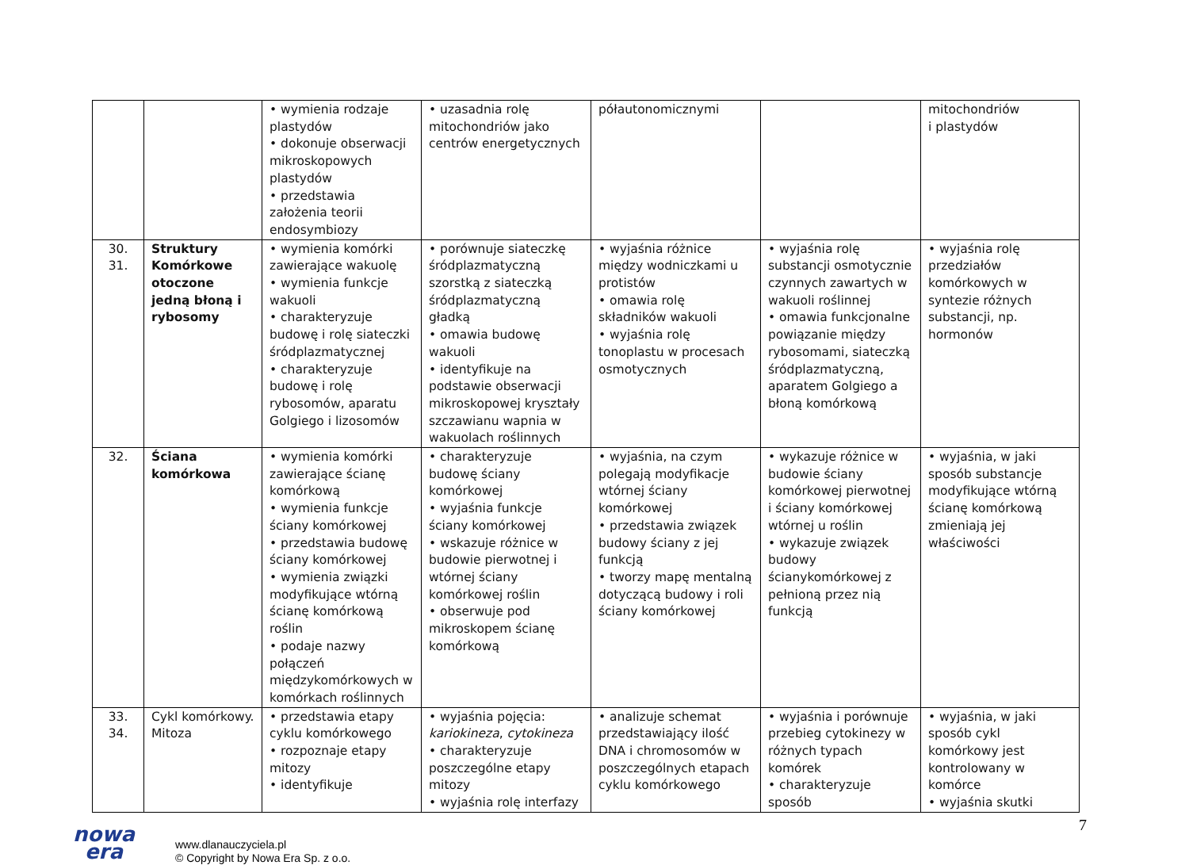| | | • wymienia rodzaje plastydów • dokonuje obserwacji mikroskopowych plastydów • przedstawia założenia teorii endosymbiozy | • uzasadnia rolę mitochondriów jako centrów energetycznych | półautonomicznymi | | mitochondriów i plastydów |
| 30. 31. | Struktury Komórkowe otoczone jedną błoną i rybosomy | • wymienia komórki zawierające wakuolę • wymienia funkcje wakuoli • charakteryzuje budowę i rolę siateczki śródplazmatycznej • charakteryzuje budowę i rolę rybosomów, aparatu Golgiego i lizosomów | • porównuje siateczkę śródplazmatyczną szorstką z siateczką śródplazmatyczną gładką • omawia budowę wakuoli • identyfikuje na podstawie obserwacji mikroskopowej kryształy szczawianu wapnia w wakuolach roślinnych | • wyjaśnia różnice między wodniczkami u protistów • omawia rolę składników wakuoli • wyjaśnia rolę tonoplastu w procesach osmotycznych | • wyjaśnia rolę substancji osmotycznie czynnych zawartych w wakuoli roślinnej • omawia funkcjonalne powiązanie między rybosomami, siateczką śródplazmatyczną, aparatem Golgiego a błoną komórkową | • wyjaśnia rolę przedziałów komórkowych w syntezie różnych substancji, np. hormonów |
| 32. | Ściana komórkowa | • wymienia komórki zawierające ścianę komórkową • wymienia funkcje ściany komórkowej • przedstawia budowę ściany komórkowej • wymienia związki modyfikujące wtórną ścianę komórkową roślin • podaje nazwy połączeń międzykomórkowych w komórkach roślinnych | • charakteryzuje budowę ściany komórkowej • wyjaśnia funkcje ściany komórkowej • wskazuje różnice w budowie pierwotnej i wtórnej ściany komórkowej roślin • obserwuje pod mikroskopem ścianę komórkową | • wyjaśnia, na czym polegają modyfikacje wtórnej ściany komórkowej • przedstawia związek budowy ściany z jej funkcją • tworzy mapę mentalną dotyczącą budowy i roli ściany komórkowej | • wykazuje różnice w budowie ściany komórkowej pierwotnej i ściany komórkowej wtórnej u roślin • wykazuje związek budowy ścianykomórkowej z pełnioną przez nią funkcją | • wyjaśnia, w jaki sposób substancje modyfikujące wtórną ścianę komórkową zmieniają jej właściwości |
| 33. 34. | Cykl komórkowy. Mitoza | • przedstawia etapy cyklu komórkowego • rozpoznaje etapy mitozy • identyfikuje | • wyjaśnia pojęcia: kariokineza , cytokineza • charakteryzuje poszczególne etapy mitozy • wyjaśnia rolę interfazy | • analizuje schemat przedstawiający ilość DNA i chromosomów w poszczególnych etapach cyklu komórkowego | • wyjaśnia i porównuje przebieg cytokinezy w różnych typach komórek • charakteryzuje sposób | • wyjaśnia, w jaki sposób cykl komórkowy jest kontrolowany w komórce • wyjaśnia skutki |
nowa
era
www.dlanauczyciela.pl
© Copyright by Nowa Era Sp. z o.o.
7